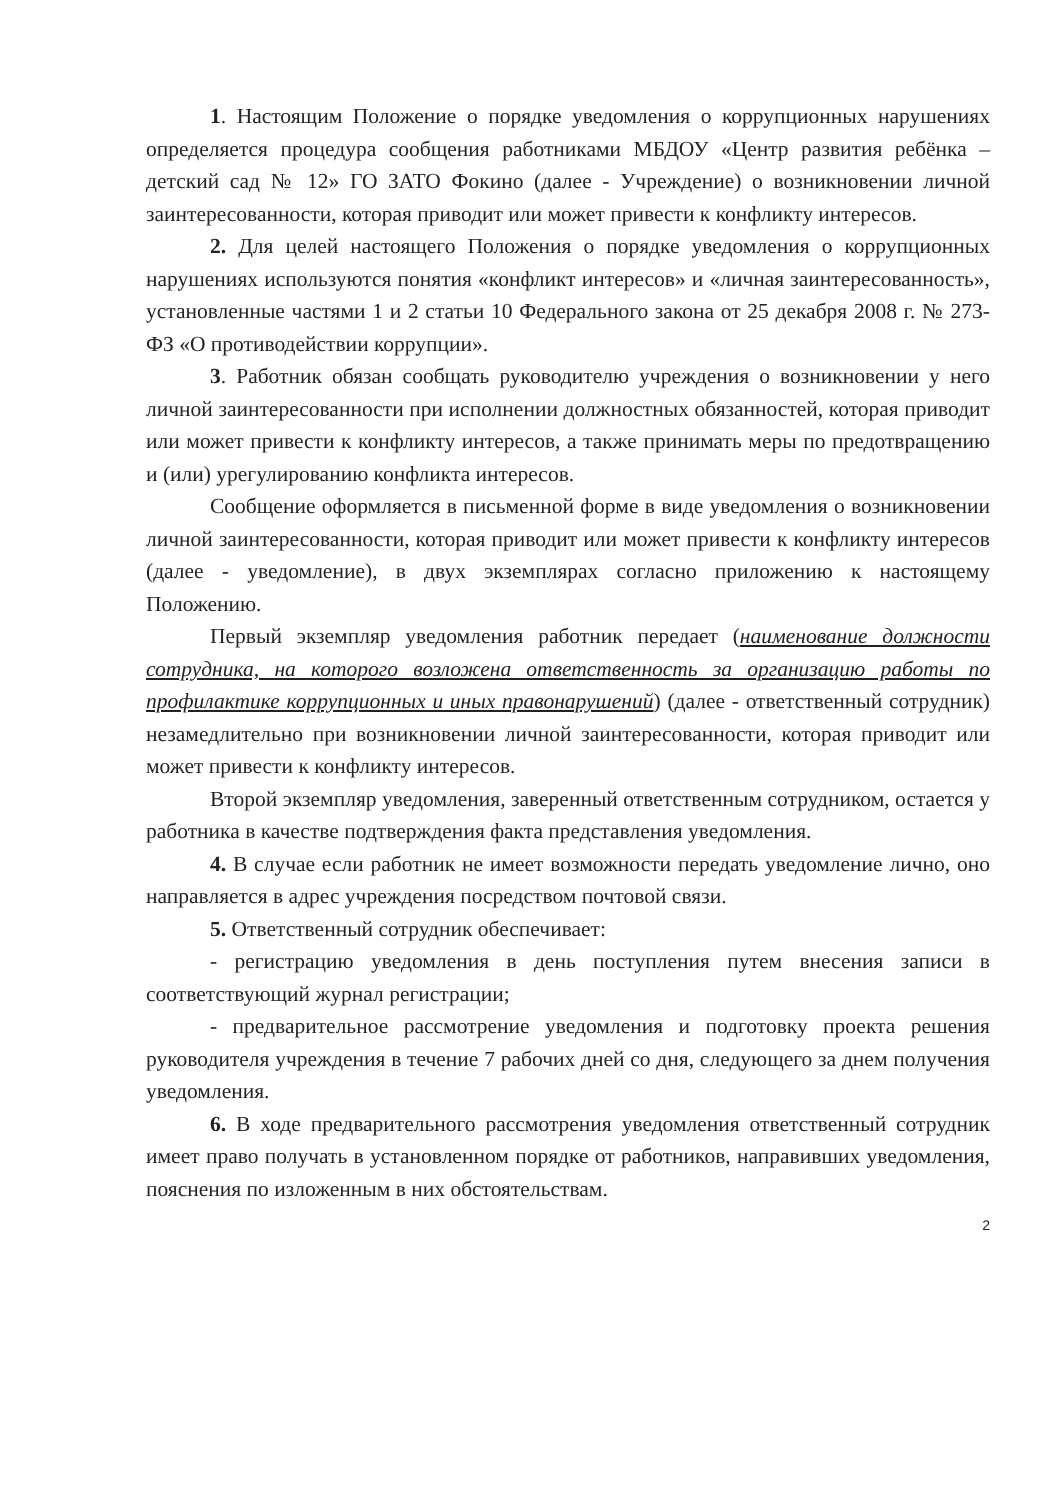1. Настоящим Положение о порядке уведомления о коррупционных нарушениях определяется процедура сообщения работниками МБДОУ «Центр развития ребёнка – детский сад № 12» ГО ЗАТО Фокино (далее - Учреждение) о возникновении личной заинтересованности, которая приводит или может привести к конфликту интересов.
2. Для целей настоящего Положения о порядке уведомления о коррупционных нарушениях используются понятия «конфликт интересов» и «личная заинтересованность», установленные частями 1 и 2 статьи 10 Федерального закона от 25 декабря 2008 г. № 273-ФЗ «О противодействии коррупции».
3. Работник обязан сообщать руководителю учреждения о возникновении у него личной заинтересованности при исполнении должностных обязанностей, которая приводит или может привести к конфликту интересов, а также принимать меры по предотвращению и (или) урегулированию конфликта интересов.
Сообщение оформляется в письменной форме в виде уведомления о возникновении личной заинтересованности, которая приводит или может привести к конфликту интересов (далее - уведомление), в двух экземплярах согласно приложению к настоящему Положению.
Первый экземпляр уведомления работник передает (наименование должности сотрудника, на которого возложена ответственность за организацию работы по профилактике коррупционных и иных правонарушений) (далее - ответственный сотрудник) незамедлительно при возникновении личной заинтересованности, которая приводит или может привести к конфликту интересов.
Второй экземпляр уведомления, заверенный ответственным сотрудником, остается у работника в качестве подтверждения факта представления уведомления.
4. В случае если работник не имеет возможности передать уведомление лично, оно направляется в адрес учреждения посредством почтовой связи.
5. Ответственный сотрудник обеспечивает:
- регистрацию уведомления в день поступления путем внесения записи в соответствующий журнал регистрации;
- предварительное рассмотрение уведомления и подготовку проекта решения руководителя учреждения в течение 7 рабочих дней со дня, следующего за днем получения уведомления.
6. В ходе предварительного рассмотрения уведомления ответственный сотрудник имеет право получать в установленном порядке от работников, направивших уведомления, пояснения по изложенным в них обстоятельствам.
2